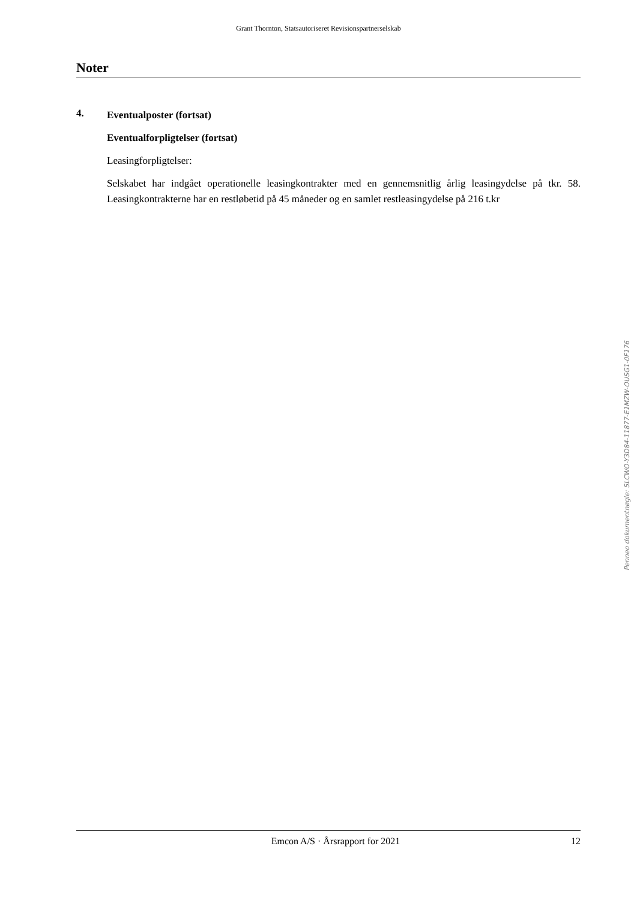Grant Thornton, Statsautoriseret Revisionspartnerselskab
Noter
4.
Eventualposter (fortsat)
Eventualforpligtelser (fortsat)
Leasingforpligtelser:
Selskabet har indgået operationelle leasingkontrakter med en gennemsnitlig årlig leasingydelse på tkr. 58. Leasingkontrakterne har en restløbetid på 45 måneder og en samlet restleasingydelse på 216 t.kr
Penneo dokumentnøgle: 5LCWO-Y3D84-11877-E1MZW-OUSG1-0F176
Emcon A/S · Årsrapport for 2021 12